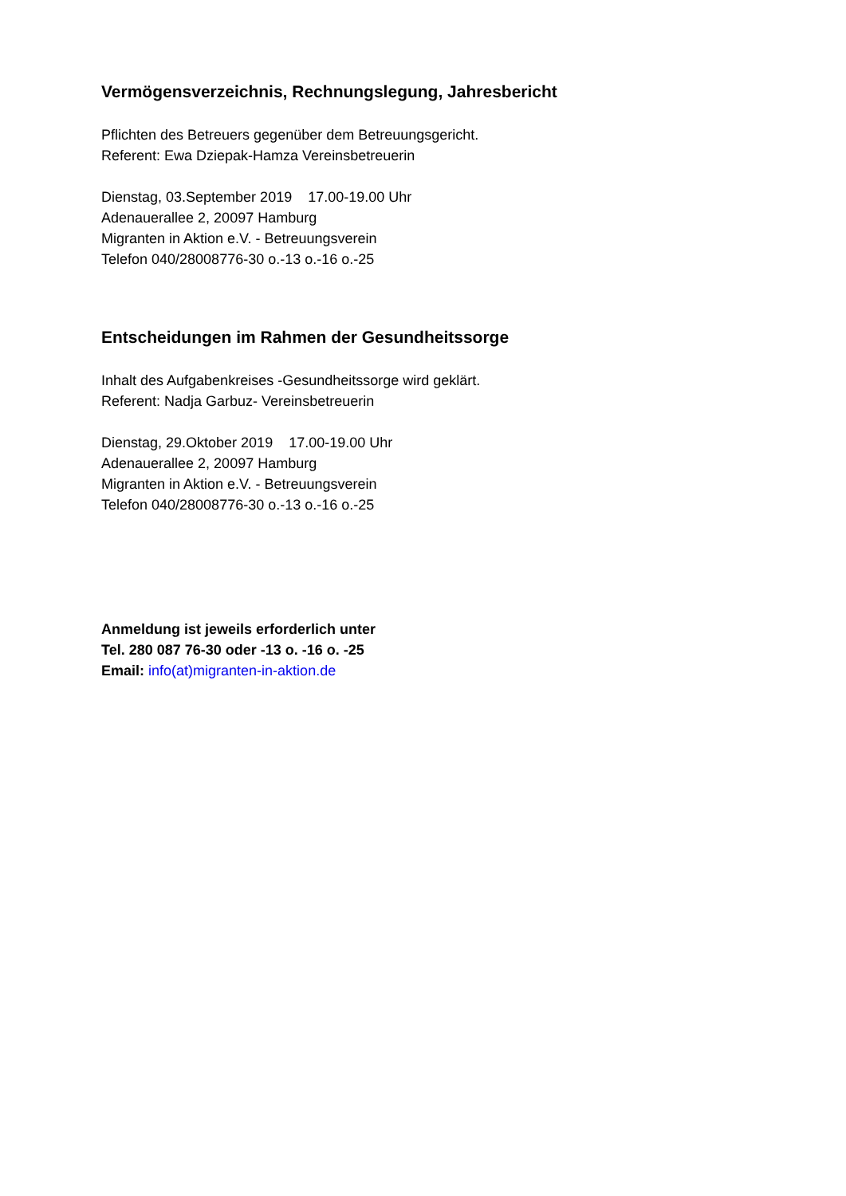Vermögensverzeichnis, Rechnungslegung, Jahresbericht
Pflichten des Betreuers gegenüber dem Betreuungsgericht.
Referent: Ewa Dziepak-Hamza Vereinsbetreuerin
Dienstag, 03.September 2019 17.00-19.00 Uhr
Adenauerallee 2, 20097 Hamburg
Migranten in Aktion e.V. - Betreuungsverein
Telefon 040/28008776-30 o.-13 o.-16 o.-25
Entscheidungen im Rahmen der Gesundheitssorge
Inhalt des Aufgabenkreises -Gesundheitssorge wird geklärt.
Referent: Nadja Garbuz- Vereinsbetreuerin
Dienstag, 29.Oktober 2019 17.00-19.00 Uhr
Adenauerallee 2, 20097 Hamburg
Migranten in Aktion e.V. - Betreuungsverein
Telefon 040/28008776-30 o.-13 o.-16 o.-25
Anmeldung ist jeweils erforderlich unter
Tel. 280 087 76-30 oder -13 o. -16 o. -25
Email: info(at)migranten-in-aktion.de